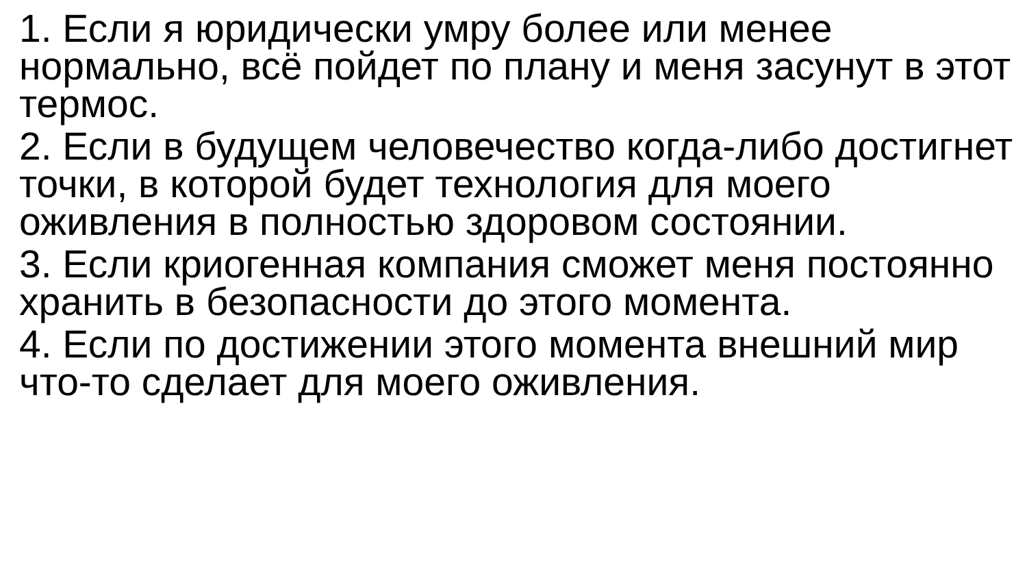1. Если я юридически умру более или менее нормально, всё пойдет по плану и меня засунут в этот термос.
2. Если в будущем человечество когда-либо достигнет точки, в которой будет технология для моего оживления в полностью здоровом состоянии.
3. Если криогенная компания сможет меня постоянно хранить в безопасности до этого момента.
4. Если по достижении этого момента внешний мир что-то сделает для моего оживления.